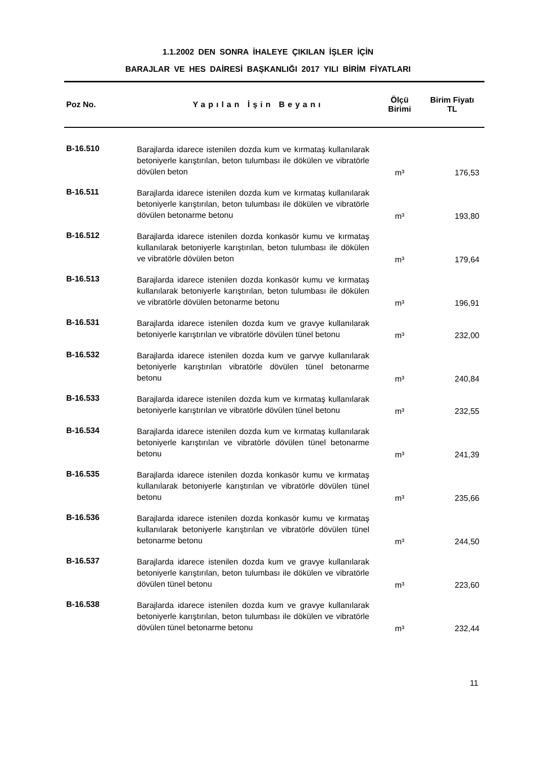1.1.2002 DEN SONRA İHALEYE ÇIKILAN İŞLER İÇİN
BARAJLAR VE HES DAİRESİ BAŞKANLIĞI 2017 YILI BİRİM FİYATLARI
| Poz No. | Yapılan İşin Beyanı | Ölçü Birimi | Birim Fiyatı TL |
| --- | --- | --- | --- |
| B-16.510 | Barajlarda idarece istenilen dozda kum ve kırmataş kullanılarak betoniyerle karıştırılan, beton tulumbası ile dökülen ve vibratörle dövülen beton | m³ | 176,53 |
| B-16.511 | Barajlarda idarece istenilen dozda kum ve kırmataş kullanılarak betoniyerle karıştırılan, beton tulumbası ile dökülen ve vibratörle dövülen betonarme betonu | m³ | 193,80 |
| B-16.512 | Barajlarda idarece istenilen dozda konkasör kumu ve kırmataş kullanılarak betoniyerle karıştırılan, beton tulumbası ile dökülen ve vibratörle dövülen beton | m³ | 179,64 |
| B-16.513 | Barajlarda idarece istenilen dozda konkasör kumu ve kırmataş kullanılarak betoniyerle karıştırılan, beton tulumbası ile dökülen ve vibratörle dövülen betonarme betonu | m³ | 196,91 |
| B-16.531 | Barajlarda idarece istenilen dozda kum ve gravye kullanılarak betoniyerle karıştırılan ve vibratörle dövülen tünel betonu | m³ | 232,00 |
| B-16.532 | Barajlarda idarece istenilen dozda kum ve garvye kullanılarak betoniyerle karıştırılan vibratörle dövülen tünel betonarme betonu | m³ | 240,84 |
| B-16.533 | Barajlarda idarece istenilen dozda kum ve kırmataş kullanılarak betoniyerle karıştırılan ve vibratörle dövülen tünel betonu | m³ | 232,55 |
| B-16.534 | Barajlarda idarece istenilen dozda kum ve kırmataş kullanılarak betoniyerle karıştırılan ve vibratörle dövülen tünel betonarme betonu | m³ | 241,39 |
| B-16.535 | Barajlarda idarece istenilen dozda konkasör kumu ve kırmataş kullanılarak betoniyerle karıştırılan ve vibratörle dövülen tünel betonu | m³ | 235,66 |
| B-16.536 | Barajlarda idarece istenilen dozda konkasör kumu ve kırmataş kullanılarak betoniyerle karıştırılan ve vibratörle dövülen tünel betonarme betonu | m³ | 244,50 |
| B-16.537 | Barajlarda idarece istenilen dozda kum ve gravye kullanılarak betoniyerle karıştırılan, beton tulumbası ile dökülen ve vibratörle dövülen tünel betonu | m³ | 223,60 |
| B-16.538 | Barajlarda idarece istenilen dozda kum ve gravye kullanılarak betoniyerle karıştırılan, beton tulumbası ile dökülen ve vibratörle dövülen tünel betonarme betonu | m³ | 232,44 |
11